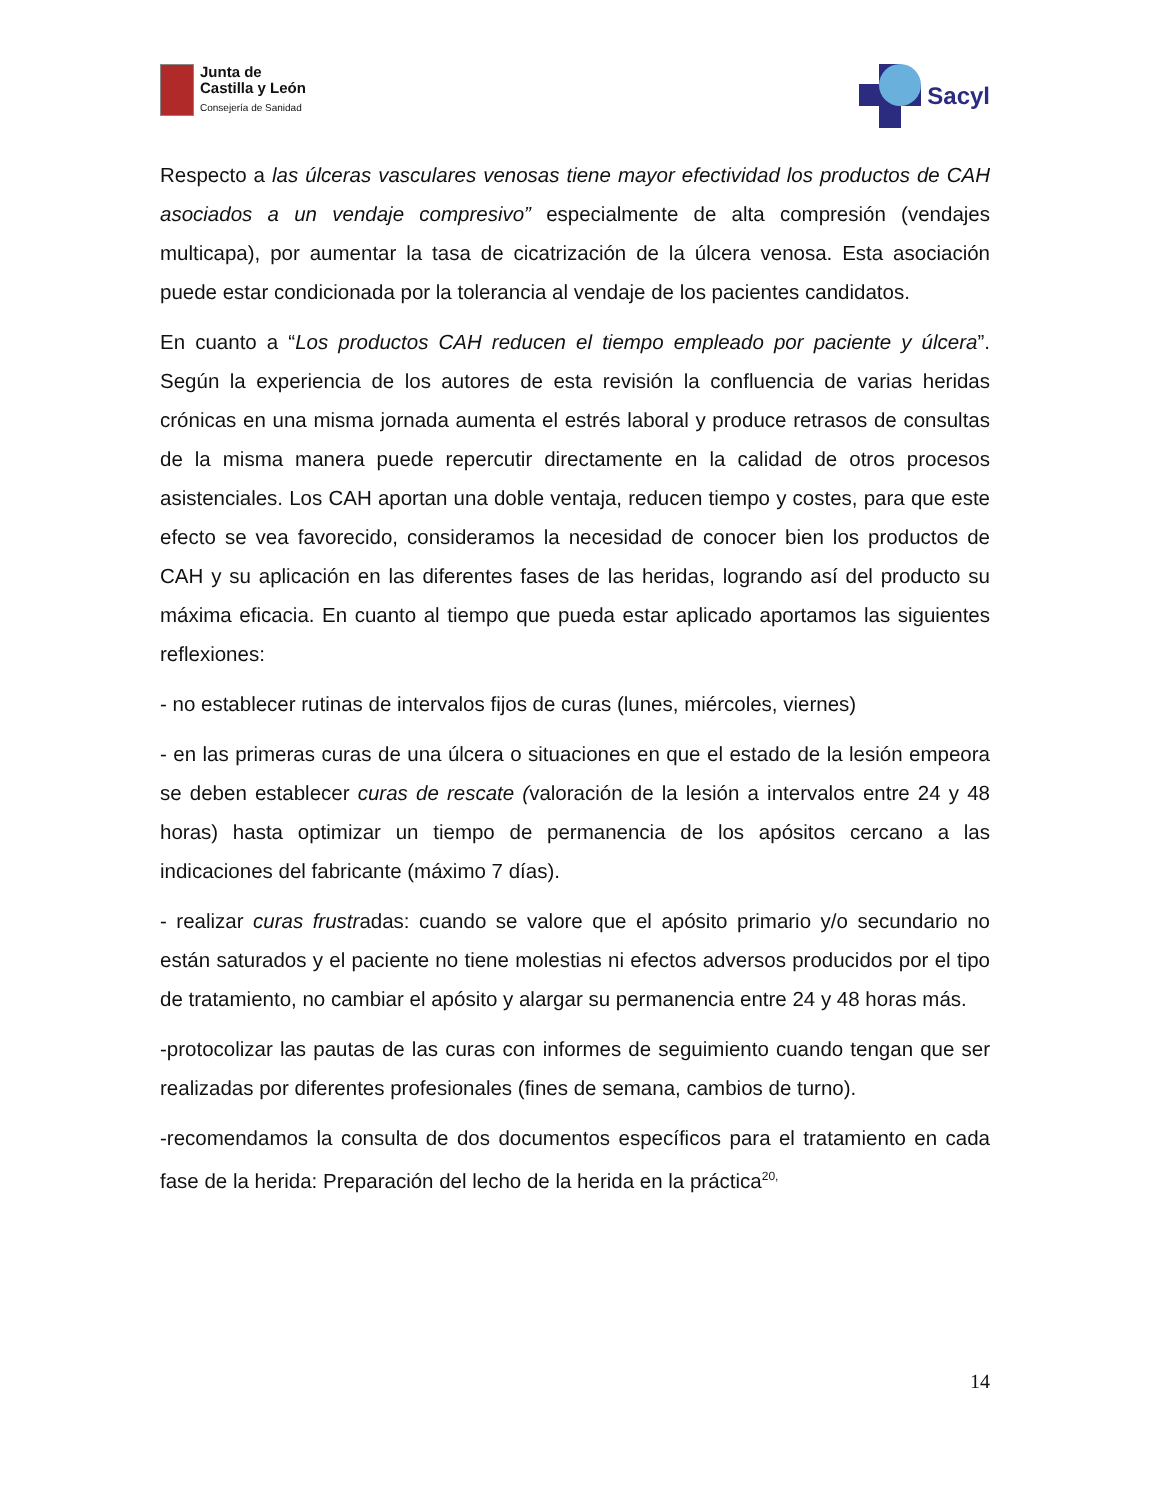Junta de
Castilla y León
Consejería de Sanidad
Sacyl
Respecto a las úlceras vasculares venosas tiene mayor efectividad los productos de CAH asociados a un vendaje compresivo” especialmente de alta compresión (vendajes multicapa), por aumentar la tasa de cicatrización de la úlcera venosa. Esta asociación puede estar condicionada por la tolerancia al vendaje de los pacientes candidatos.
En cuanto a “Los productos CAH reducen el tiempo empleado por paciente y úlcera”. Según la experiencia de los autores de esta revisión la confluencia de varias heridas crónicas en una misma jornada aumenta el estrés laboral y produce retrasos de consultas de la misma manera puede repercutir directamente en la calidad de otros procesos asistenciales. Los CAH aportan una doble ventaja, reducen tiempo y costes, para que este efecto se vea favorecido, consideramos la necesidad de conocer bien los productos de CAH y su aplicación en las diferentes fases de las heridas, logrando así del producto su máxima eficacia. En cuanto al tiempo que pueda estar aplicado aportamos las siguientes reflexiones:
- no establecer rutinas de intervalos fijos de curas (lunes, miércoles, viernes)
- en las primeras curas de una úlcera o situaciones en que el estado de la lesión empeora se deben establecer curas de rescate (valoración de la lesión a intervalos entre 24 y 48 horas) hasta optimizar un tiempo de permanencia de los apósitos cercano a las indicaciones del fabricante (máximo 7 días).
- realizar curas frustradas: cuando se valore que el apósito primario y/o secundario no están saturados y el paciente no tiene molestias ni efectos adversos producidos por el tipo de tratamiento, no cambiar el apósito y alargar su permanencia entre 24 y 48 horas más.
-protocolizar las pautas de las curas con informes de seguimiento cuando tengan que ser realizadas por diferentes profesionales (fines de semana, cambios de turno).
-recomendamos la consulta de dos documentos específicos para el tratamiento en cada fase de la herida: Preparación del lecho de la herida en la práctica<sup>20,</sup>
14